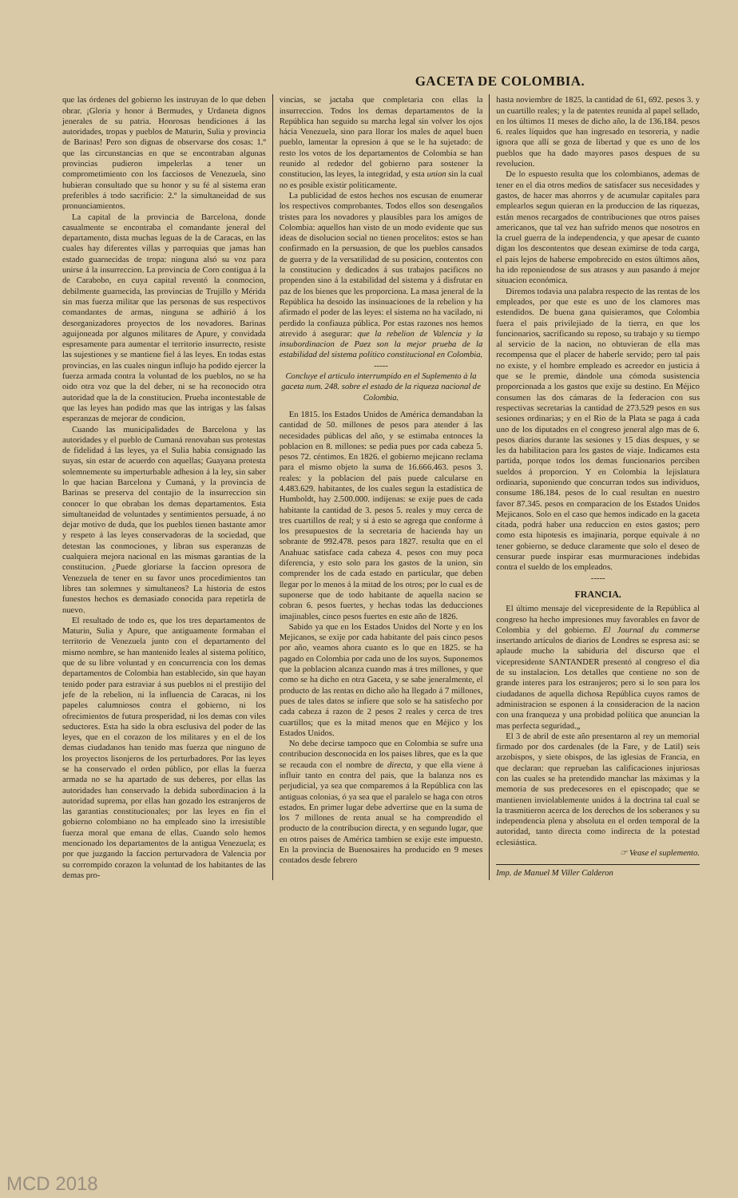GACETA DE COLOMBIA.
que las órdenes del gobierno les instruyan de lo que deben obrar. ¡Gloria y honor á Bermudes, y Urdaneta dignos jenerales de su patria. Honrosas bendiciones á las autoridades, tropas y pueblos de Maturin, Sulia y provincia de Barinas! Pero son dignas de observarse dos cosas: 1.º que las circunstancias en que se encontraban algunas provincias pudieron impelerlas a tener un comprometimiento con los facciosos de Venezuela, sino hubieran consultado que su honor y su fé al sistema eran preferibles á todo sacrificio: 2.º la simultaneidad de sus pronunciamientos.
La capital de la provincia de Barcelona, donde casualmente se encontraba el comandante jeneral del departamento, dista muchas leguas de la de Caracas, en las cuales hay diferentes villas y parroquias que jamas han estado guarnecidas de tropa: ninguna alsó su voz para unirse á la insurreccion. La provincia de Coro contigua á la de Carabobo, en cuya capital reventó la conmocion, debilmente guarnecida, las provincias de Trujillo y Mérida sin mas fuerza militar que las personas de sus respectivos comandantes de armas, ninguna se adhirió á los desorganizadores proyectos de los novadores. Barinas aguijoneada por algunos militares de Apure, y convidada espresamente para aumentar el territorio insurrecto, resiste las sujestiones y se mantiene fiel á las leyes. En todas estas provincias, en las cuales ningun influjo ha podido ejercer la fuerza armada contra la voluntad de los pueblos, no se ha oido otra voz que la del deber, ni se ha reconocido otra autoridad que la de la constitucion. Prueba incontestable de que las leyes han podido mas que las intrigas y las falsas esperanzas de mejorar de condicion.
Cuando las municipalidades de Barcelona y las autoridades y el pueblo de Cumaná renovaban sus protestas de fidelidad á las leyes, ya el Sulia habia consignado las suyas, sin estar de acuerdo con aquellas; Guayana protesta solemnemente su imperturbable adhesion á la ley, sin saber lo que hacian Barcelona y Cumaná, y la provincia de Barinas se preserva del contajio de la insurreccion sin conocer lo que obraban los demas departamentos. Esta simultaneidad de voluntades y sentimientos persuade, á no dejar motivo de duda, que los pueblos tienen bastante amor y respeto á las leyes conservadoras de la sociedad, que detestan las conmociones, y libran sus esperanzas de cualquiera mejora nacional en las mismas garantias de la constitucion. ¿Puede gloriarse la faccion opresora de Venezuela de tener en su favor unos procedimientos tan libres tan solemnes y simultaneos? La historia de estos funestos hechos es demasiado conocida para repetirla de nuevo.
El resultado de todo es, que los tres departamentos de Maturin, Sulia y Apure, que antiguamente formaban el territorio de Venezuela junto con el departamento del mismo nombre, se han mantenido leales al sistema político, que de su libre voluntad y en concurrencia con los demas departamentos de Colombia han establecido, sin que hayan tenido poder para estraviar á sus pueblos ni el prestijio del jefe de la rebelion, ni la influencia de Caracas, ni los papeles calumniosos contra el gobierno, ni los ofrecimientos de futura prosperidad, ni los demas con viles seductores. Esta ha sido la obra esclusiva del poder de las leyes, que en el corazon de los militares y en el de los demas ciudadanos han tenido mas fuerza que ninguno de los proyectos lisonjeros de los perturbadores. Por las leyes se ha conservado el orden público, por ellas la fuerza armada no se ha apartado de sus deberes, por ellas las autoridades han conservado la debida subordinacion á la autoridad suprema, por ellas han gozado los estranjeros de las garantias constitucionales; por las leyes en fin el gobierno colombiano no ha empleado sino la irresistible fuerza moral que emana de ellas. Cuando solo hemos mencionado los departamentos de la antigua Venezuela; es por que juzgando la faccion perturvadora de Valencia por su corrompido corazon la voluntad de los habitantes de las demas pro-
vincias, se jactaba que completaria con ellas la insurreccion. Todos los demas departamentos de la República han seguido su marcha legal sin volver los ojos hácia Venezuela, sino para llorar los males de aquel buen pueblo, lamentar la opresion á que se le ha sujetado: de resto los votos de los departamentos de Colombia se han reunido al rededor del gobierno para sostener la constitucion, las leyes, la integridad, y esta union sin la cual no es posible existir politicamente.
La publicidad de estos hechos nos escusan de enumerar los respectivos comprobantes. Todos ellos son desengaños tristes para los novadores y plausibles para los amigos de Colombia: aquellos han visto de un modo evidente que sus ideas de disolucion social no tienen procelitos: estos se han confirmado en la persuasion, de que los pueblos cansados de guerra y de la versatilidad de su posicion, contentos con la constitucion y dedicados á sus trabajos pacificos no propenden sino á la estabilidad del sistema y á disfrutar en paz de los bienes que les proporciona. La masa jeneral de la República ha desoido las insinuaciones de la rebelion y ha afirmado el poder de las leyes: el sistema no ha vacilado, ni perdido la confiauza pública. Por estas razones nos hemos atrevido á asegurar: que la rebelion de Valencia y la insubordinacion de Paez son la mejor prueba de la estabilidad del sistema político constitucional en Colombia.
-----
Concluye el articulo interrumpido en el Suplemento à la gaceta num. 248. sobre el estado de la riqueza nacional de Colombia.
En 1815. los Estados Unidos de América demandaban la cantidad de 50. millones de pesos para atender á las necesidades públicas del año, y se estimaba entonces la poblacion en 8. millones: se pedia pues por cada cabeza 5. pesos 72. céntimos. En 1826. el gobierno mejicano reclama para el mismo objeto la suma de 16.666.463. pesos 3. reales: y la poblacion del pais puede calcularse en 4.483.629. habitantes, de los cuales segun la estadística de Humboldt, hay 2.500.000. indijenas: se exije pues de cada habitante la cantidad de 3. pesos 5. reales y muy cerca de tres cuartillos de real; y si á esto se agrega que conforme á los presupuestos de la secretaria de hacienda hay un sobrante de 992.478. pesos para 1827. resulta que en el Anahuac satisface cada cabeza 4. pesos con muy poca diferencia, y esto solo para los gastos de la union, sin comprender los de cada estado en particular, que deben llegar por lo menos á la mitad de los otros; por lo cual es de suponerse que de todo habitante de aquella nacion se cobran 6. pesos fuertes, y hechas todas las deducciones imajinables, cinco pesos fuertes en este año de 1826.
Sabido ya que en los Estados Unidos del Norte y en los Mejicanos, se exije por cada habitante del pais cinco pesos por año, veamos ahora cuanto es lo que en 1825. se ha pagado en Colombia por cada uno de los suyos. Suponemos que la poblacion alcanza cuando mas á tres millones, y que como se ha dicho en otra Gaceta, y se sabe jeneralmente, el producto de las rentas en dicho año ha llegado á 7 millones, pues de tales datos se infiere que solo se ha satisfecho por cada cabeza á razon de 2 pesos 2 reales y cerca de tres cuartillos; que es la mitad menos que en Méjico y los Estados Unidos.
No debe decirse tampoco que en Colombia se sufre una contribucion desconocida en los paises libres, que es la que se recauda con el nombre de directa, y que ella viene á influir tanto en contra del pais, que la balanza nos es perjudicial, ya sea que comparemos á la República con las antiguas colonias, ó ya sea que el paralelo se haga con otros estados. En primer lugar debe advertirse que en la suma de los 7 millones de renta anual se ha comprendido el producto de la contribucion directa, y en segundo lugar, que en otros paises de América tambien se exije este impuesto. En la provincia de Buenosaires ha producido en 9 meses contados desde febrero
hasta noviembre de 1825. la cantidad de 61, 692. pesos 3. y un cuartillo reales; y la de patentes reunida al papel sellado, en los últimos 11 meses de dicho año, la de 136.184. pesos 6. reales líquidos que han ingresado en tesoreria, y nadie ignora que allí se goza de libertad y que es uno de los pueblos que ha dado mayores pasos despues de su revolucion.
De lo espuesto resulta que los colombianos, ademas de tener en el dia otros medios de satisfacer sus necesidades y gastos, de hacer mas ahorros y de acumular capitales para emplearlos segun quieran en la produccion de las riquezas, están menos recargados de contribuciones que otros paises americanos, que tal vez han sufrido menos que nosotros en la cruel guerra de la independencia, y que apesar de cuanto digan los descontentos que desean eximirse de toda carga, el pais lejos de haberse empobrecido en estos últimos años, ha ido reponiendose de sus atrasos y aun pasando á mejor situacion económica.
Diremos todavia una palabra respecto de las rentas de los empleados, por que este es uno de los clamores mas estendidos. De buena gana quisieramos, que Colombia fuera el pais privilejiado de la tierra, en que los funcionarios, sacrificando su reposo, su trabajo y su tiempo al servicio de la nacion, no obtuvieran de ella mas recompensa que el placer de haberle servido; pero tal pais no existe, y el hombre empleado es acreedor en justicia á que se le premie, dándole una cómoda susistencia proporcionada a los gastos que exije su destino. En Méjico consumen las dos cámaras de la federacion con sus respectivas secretarias la cantidad de 273.529 pesos en sus sesiones ordinarias; y en el Rio de la Plata se paga á cada uno de los diputados en el congreso jeneral algo mas de 6. pesos diarios durante las sesiones y 15 dias despues, y se les da habilitacion para los gastos de viaje. Indicamos esta partida, porque todos los demas funcionarios perciben sueldos á proporcion. Y en Colombia la lejislatura ordinaria, suponiendo que concurran todos sus individuos, consume 186.184. pesos de lo cual resultan en nuestro favor 87.345. pesos en comparacion de los Estados Unidos Mejicanos. Solo en el caso que hemos indicado en la gaceta citada, podrá haber una reduccion en estos gastos; pero como esta hipotesis es imajinaria, porque equivale á no tener gobierno, se deduce claramente que solo el deseo de censurar puede inspirar esas murmuraciones indebidas contra el sueldo de los empleados.
-----
FRANCIA.
El último mensaje del vicepresidente de la República al congreso ha hecho impresiones muy favorables en favor de Colombia y del gobierno. El Journal du commerse insertando artículos de diarios de Londres se espresa asi: se aplaude mucho la sabiduria del discurso que el vicepresidente SANTANDER presentó al congreso el dia de su instalacion. Los detalles que contiene no son de grande interes para los estranjeros; pero si lo son para los ciudadanos de aquella dichosa República cuyos ramos de administracion se esponen á la consideracion de la nacion con una franqueza y una probidad política que anuncian la mas perfecta seguridad.„
El 3 de abril de este año presentaron al rey un memorial firmado por dos cardenales (de la Fare, y de Latil) seis arzobispos, y siete obispos, de las iglesias de Francia, en que declaran: que reprueban las calificaciones injuriosas con las cuales se ha pretendido manchar las máximas y la memoria de sus predecesores en el episcopado; que se mantienen inviolablemente unidos á la doctrina tal cual se la trasmitieron acerca de los derechos de los soberanos y su independencia plena y absoluta en el orden temporal de la autoridad, tanto directa como indirecta de la potestad eclesiástica.
☞ Vease el suplemento.
Imp. de Manuel M Viller Calderon
MCD 2018